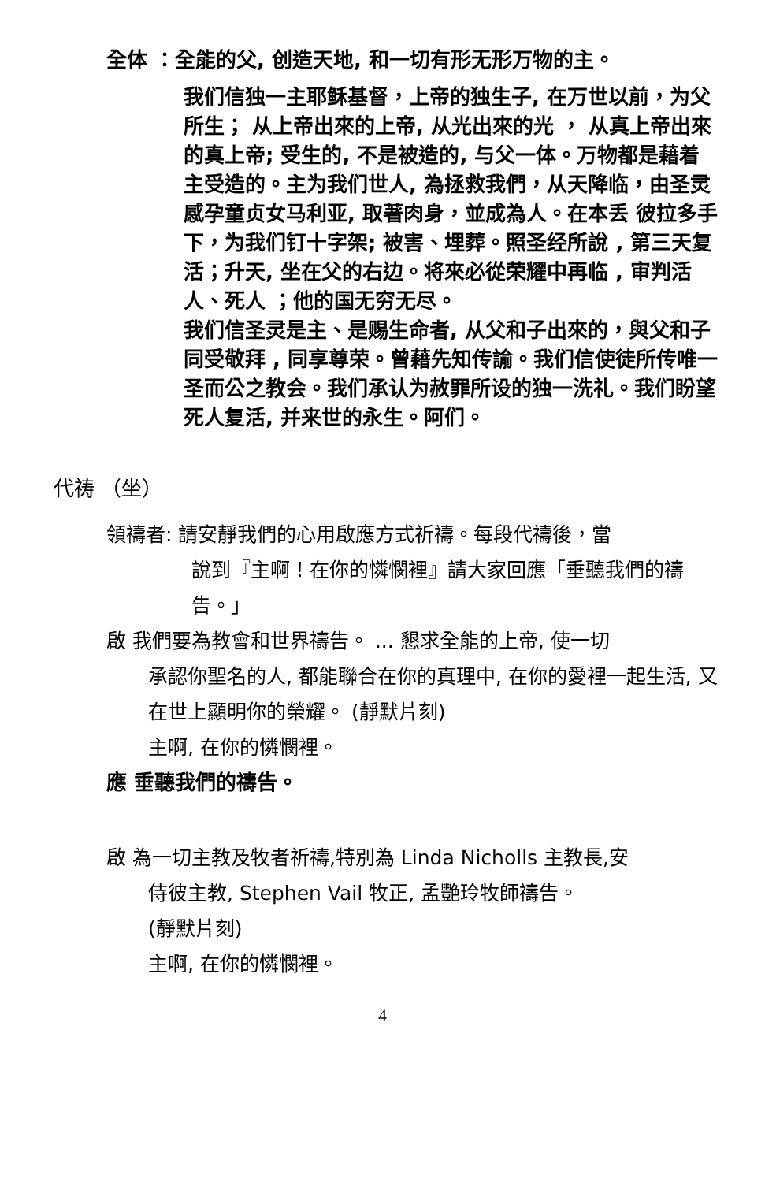全体 ：全能的父, 创造天地, 和一切有形无形万物的主。
我们信独一主耶稣基督，上帝的独生子, 在万世以前，为父所生； 从上帝出來的上帝, 从光出來的光 ， 从真上帝出來的真上帝; 受生的, 不是被造的, 与父一体。万物都是藉着主受造的。主为我们世人, 為拯救我們，从天降临，由圣灵感孕童贞女马利亚, 取著肉身，並成為人。在本丢 彼拉多手下，为我们钉十字架; 被害、埋葬。照圣经所說 , 第三天复活；升天, 坐在父的右边。将來必從荣耀中再临 , 审判活人、死人 ；他的国无穷无尽。
我们信圣灵是主、是赐生命者, 从父和子出來的，與父和子同受敬拜 , 同享尊荣。曾藉先知传諭。我们信使徒所传唯一圣而公之教会。我们承认为赦罪所设的独一洗礼。我们盼望死人复活, 并来世的永生。阿们。
代祷 （坐）
領禱者: 請安靜我們的心用啟應方式祈禱。每段代禱後，當
說到『主啊！在你的憐憫裡』請大家回應「垂聽我們的禱告。」
啟 我們要為教會和世界禱告。 ... 懇求全能的上帝, 使一切
承認你聖名的人, 都能聯合在你的真理中, 在你的愛裡一起生活, 又在世上顯明你的榮耀。 (靜默片刻)
主啊, 在你的憐憫裡。
應 垂聽我們的禱告。
啟 為一切主教及牧者祈禱,特別為 Linda Nicholls 主教長,安
侍彼主教, Stephen Vail 牧正, 孟艷玲牧師禱告。
(靜默片刻)
主啊, 在你的憐憫裡。
4